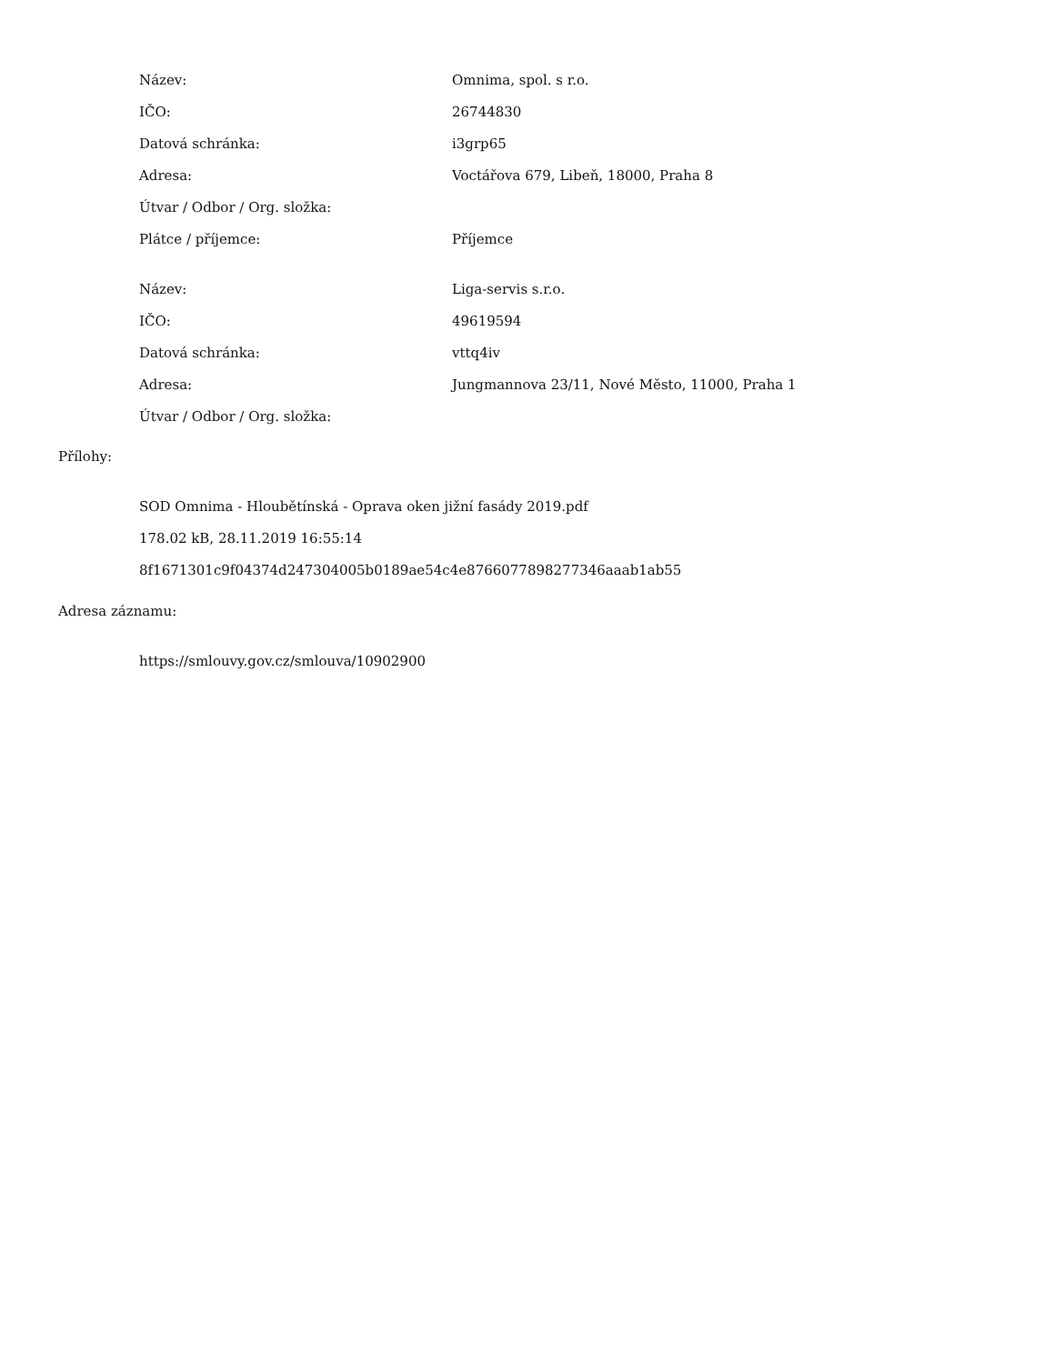| Název: | Omnima, spol. s r.o. |
| IČO: | 26744830 |
| Datová schránka: | i3grp65 |
| Adresa: | Voctářova 679, Libeň, 18000, Praha 8 |
| Útvar / Odbor / Org. složka: | |
| Plátce / příjemce: | Příjemce |
| Název: | Liga-servis s.r.o. |
| IČO: | 49619594 |
| Datová schránka: | vttq4iv |
| Adresa: | Jungmannova 23/11, Nové Město, 11000, Praha 1 |
| Útvar / Odbor / Org. složka: | |
Přílohy:
SOD Omnima - Hloubětínská - Oprava oken jižní fasády 2019.pdf
178.02 kB, 28.11.2019 16:55:14
8f1671301c9f04374d247304005b0189ae54c4e8766077898277346aaab1ab55
Adresa záznamu:
https://smlouvy.gov.cz/smlouva/10902900